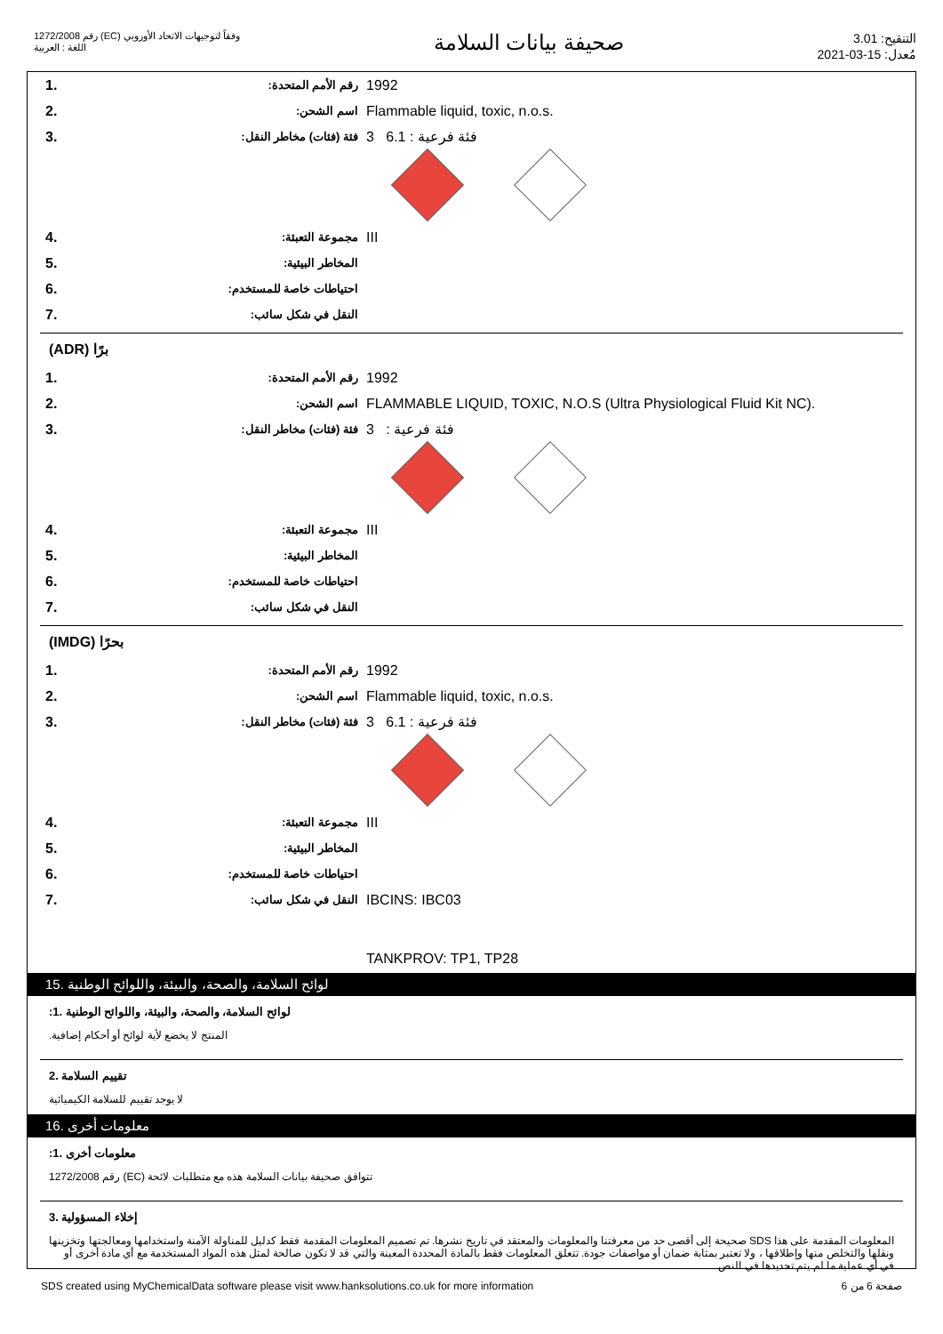رقم 1272/2008 (EC) وفقاً لتوجيهات الاتحاد الأوروبي
اللغة : العربية
صحيفة بيانات السلامة
التنقيح: 3.01
مُعدل: 15-03-2021
| 1. | :رقم الأمم المتحدة | 1992 |
| 2. | :اسم الشحن | Flammable liquid, toxic, n.o.s. |
| 3. | :فئة (فئات) مخاطر النقل | 3 فئة فرعية : 6.1 |
| 4. | :مجموعة التعبئة | III |
| 5. | :المخاطر البيئية | |
| 6. | :احتياطات خاصة للمستخدم | |
| 7. | :النقل في شكل سائب | |
(ADR) برًا
| 1. | :رقم الأمم المتحدة | 1992 |
| 2. | :اسم الشحن | FLAMMABLE LIQUID, TOXIC, N.O.S (Ultra Physiological Fluid Kit NC). |
| 3. | :فئة (فئات) مخاطر النقل | 3 : فئة فرعية |
| 4. | :مجموعة التعبئة | III |
| 5. | :المخاطر البيئية | |
| 6. | :احتياطات خاصة للمستخدم | |
| 7. | :النقل في شكل سائب | |
(IMDG) بحرًا
| 1. | :رقم الأمم المتحدة | 1992 |
| 2. | :اسم الشحن | Flammable liquid, toxic, n.o.s. |
| 3. | :فئة (فئات) مخاطر النقل | 3 فئة فرعية : 6.1 |
| 4. | :مجموعة التعبئة | III |
| 5. | :المخاطر البيئية | |
| 6. | :احتياطات خاصة للمستخدم | |
| 7. | :النقل في شكل سائب | IBCINS: IBC03 |
| | | TANKPROV: TP1, TP28 |
لوائح السلامة، والصحة، والبيئة، واللوائح الوطنية .15
:لوائح السلامة، والصحة، والبيئة، واللوائح الوطنية .1
.المنتج لا يخضع لأية لوائح أو أحكام إضافية
تقييم السلامة .2
لا يوجد تقييم للسلامة الكيميائية
معلومات أخرى .16
:معلومات أخرى .1
رقم 1272/2008 (EC) تتوافق صحيفة بيانات السلامة هذه مع متطلبات لائحة
إخلاء المسؤولية .3
المعلومات المقدمة على هذا SDS صحيحة إلى أقصى حد من معرفتنا والمعلومات والمعتقد في تاريخ نشرها. تم تصميم المعلومات المقدمة فقط كدليل للمناولة الآمنة واستخدامها ومعالجتها وتخزينها ونقلها والتخلص منها وإطلاقها ، ولا تعتبر بمثابة ضمان أو مواصفات جودة. تتعلق المعلومات فقط بالمادة المحددة المعينة والتي قد لا تكون صالحة لمثل هذه المواد المستخدمة مع أي مادة أخرى أو في أي عملية ما لم يتم تحديدها في النص.
SDS created using MyChemicalData software please visit www.hanksolutions.co.uk for more information صفحة 6 من 6